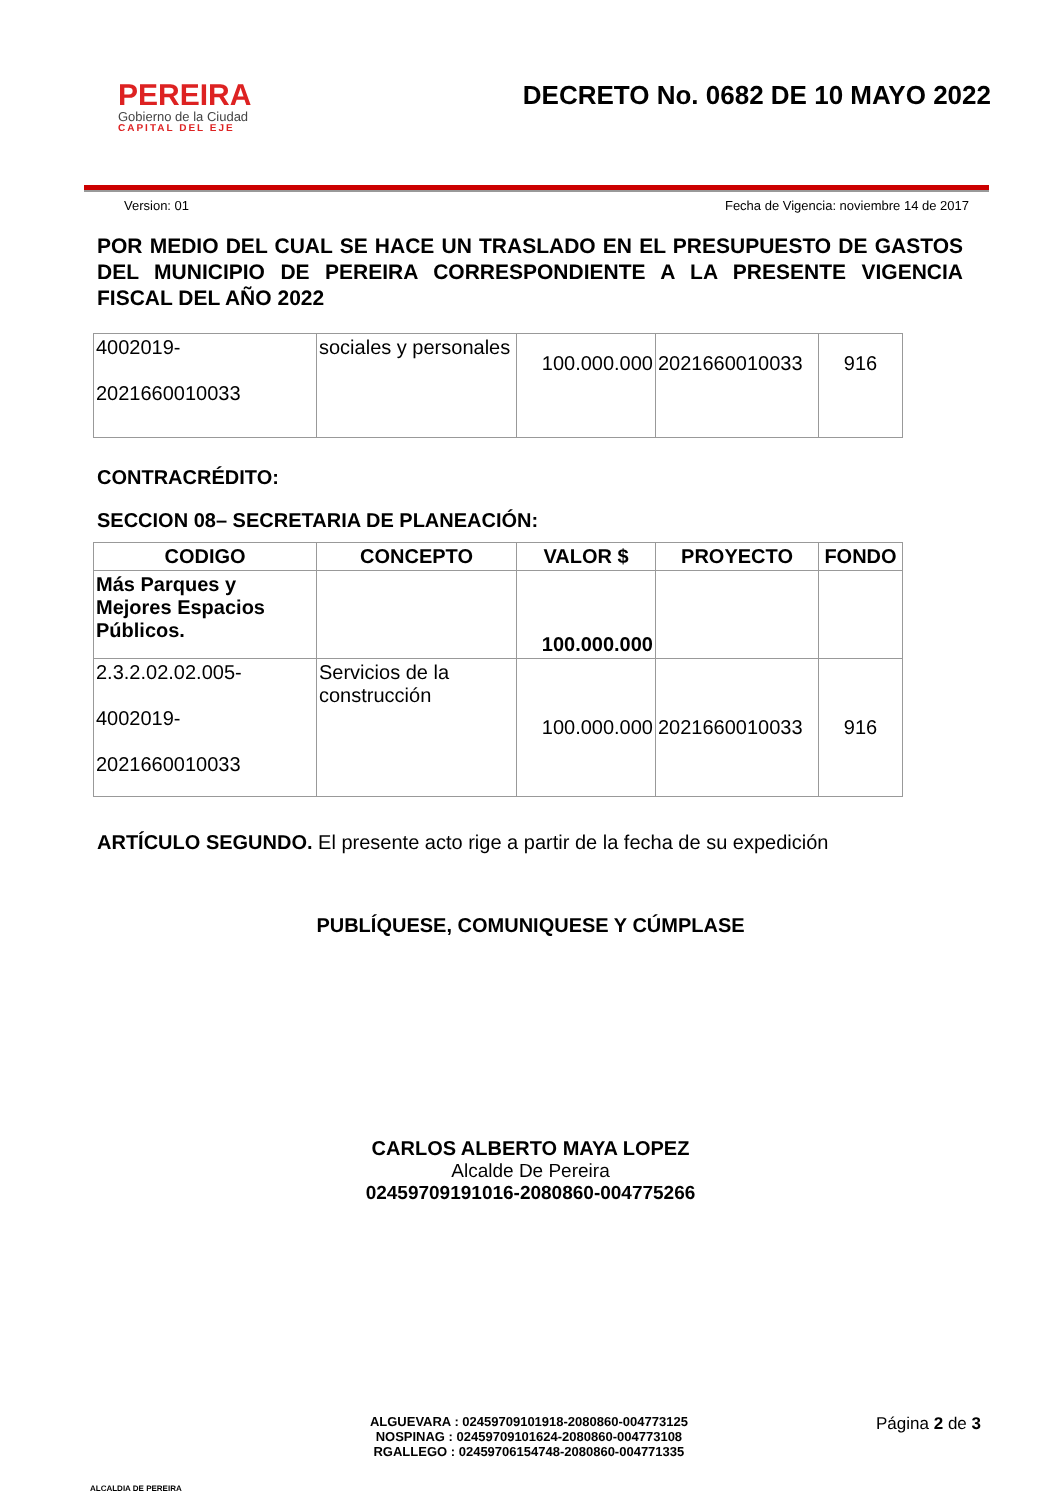PEREIRA
Gobierno de la Ciudad
CAPITAL DEL EJE
DECRETO No. 0682 DE 10 MAYO 2022
Version: 01 Fecha de Vigencia: noviembre 14 de 2017
POR MEDIO DEL CUAL SE HACE UN TRASLADO EN EL PRESUPUESTO DE GASTOS DEL MUNICIPIO DE PEREIRA CORRESPONDIENTE A LA PRESENTE VIGENCIA FISCAL DEL AÑO 2022
| 4002019- 2021660010033 | sociales y personales | 100.000.000 | 2021660010033 | 916 |
CONTRACRÉDITO:
SECCION 08– SECRETARIA DE PLANEACIÓN:
| CODIGO | CONCEPTO | VALOR $ | PROYECTO | FONDO |
| --- | --- | --- | --- | --- |
| Más Parques y Mejores Espacios Públicos. | | 100.000.000 | | |
| 2.3.2.02.02.005- 4002019- 2021660010033 | Servicios de la construcción | 100.000.000 | 2021660010033 | 916 |
ARTÍCULO SEGUNDO. El presente acto rige a partir de la fecha de su expedición
PUBLÍQUESE, COMUNIQUESE Y CÚMPLASE
CARLOS ALBERTO MAYA LOPEZ
Alcalde De Pereira
02459709191016-2080860-004775266
ALCALDIA DE PEREIRA
ALGUEVARA : 02459709101918-2080860-004773125
NOSPINAG : 02459709101624-2080860-004773108
RGALLEGO : 02459706154748-2080860-004771335
Página 2 de 3